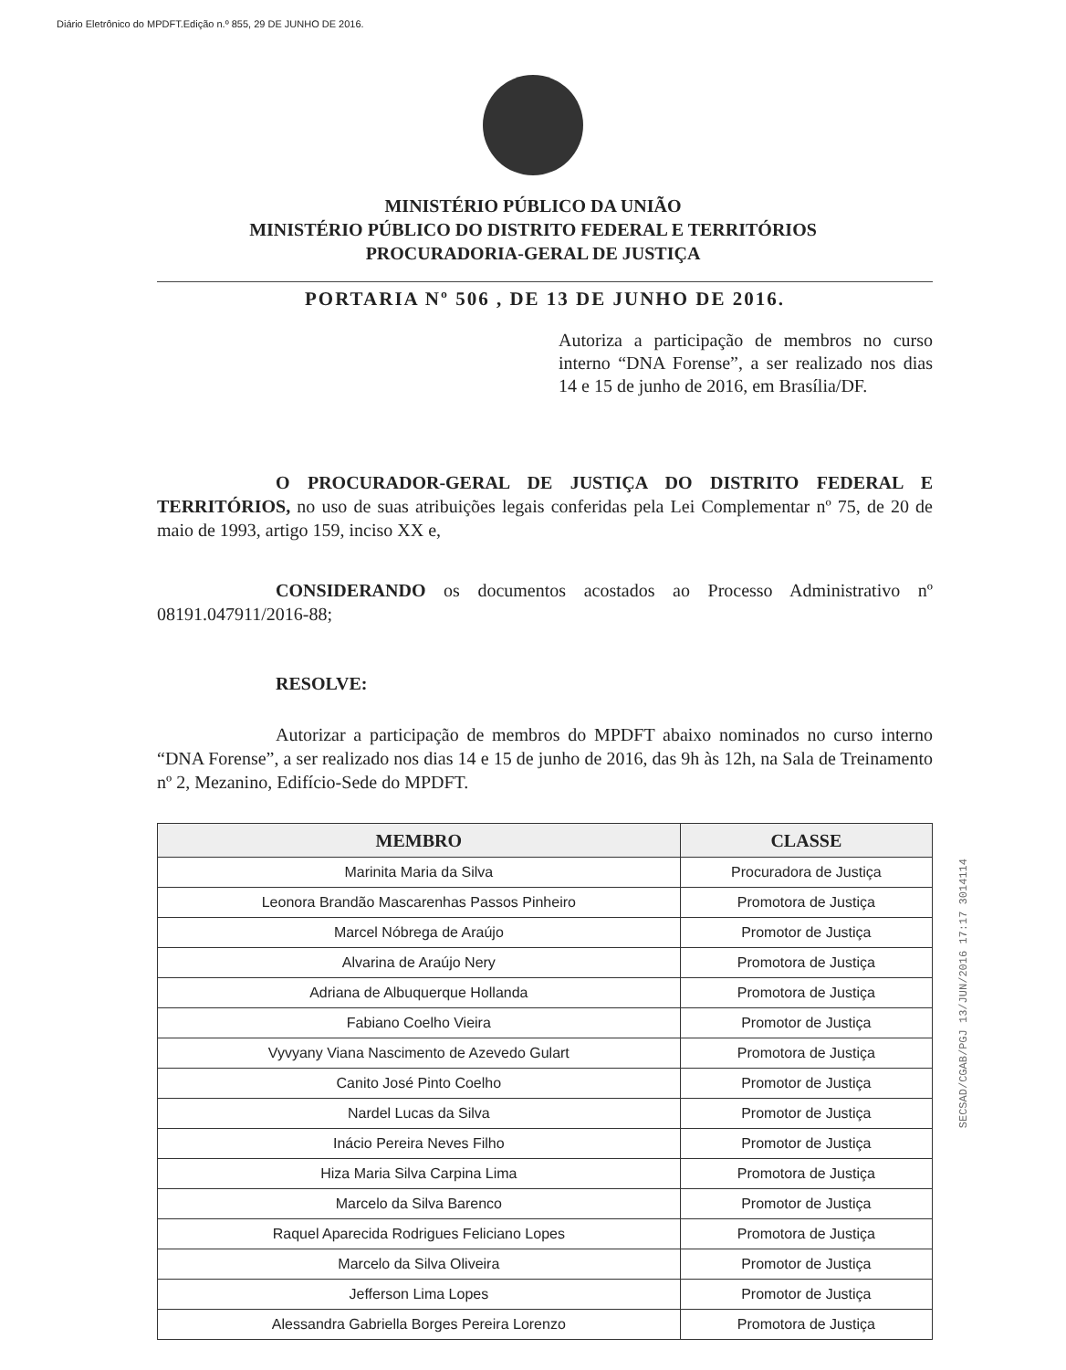Diário Eletrônico do MPDFT.Edição n.º 855, 29 DE JUNHO DE 2016.
MINISTÉRIO PÚBLICO DA UNIÃO
MINISTÉRIO PÚBLICO DO DISTRITO FEDERAL E TERRITÓRIOS
PROCURADORIA-GERAL DE JUSTIÇA
PORTARIA Nº 506 , DE 13 DE JUNHO DE 2016.
Autoriza a participação de membros no curso interno “DNA Forense”, a ser realizado nos dias 14 e 15 de junho de 2016, em Brasília/DF.
O PROCURADOR-GERAL DE JUSTIÇA DO DISTRITO FEDERAL E TERRITÓRIOS, no uso de suas atribuições legais conferidas pela Lei Complementar nº 75, de 20 de maio de 1993, artigo 159, inciso XX e,
CONSIDERANDO os documentos acostados ao Processo Administrativo nº 08191.047911/2016-88;
RESOLVE:
Autorizar a participação de membros do MPDFT abaixo nominados no curso interno “DNA Forense”, a ser realizado nos dias 14 e 15 de junho de 2016, das 9h às 12h, na Sala de Treinamento nº 2, Mezanino, Edifício-Sede do MPDFT.
| MEMBRO | CLASSE |
| --- | --- |
| Marinita Maria da Silva | Procuradora de Justiça |
| Leonora Brandão Mascarenhas Passos Pinheiro | Promotora de Justiça |
| Marcel Nóbrega de Araújo | Promotor de Justiça |
| Alvarina de Araújo Nery | Promotora de Justiça |
| Adriana de Albuquerque Hollanda | Promotora de Justiça |
| Fabiano Coelho Vieira | Promotor de Justiça |
| Vyvyany Viana Nascimento de Azevedo Gulart | Promotora de Justiça |
| Canito José Pinto Coelho | Promotor de Justiça |
| Nardel Lucas da Silva | Promotor de Justiça |
| Inácio Pereira Neves Filho | Promotor de Justiça |
| Hiza Maria Silva Carpina Lima | Promotora de Justiça |
| Marcelo da Silva Barenco | Promotor de Justiça |
| Raquel Aparecida Rodrigues Feliciano Lopes | Promotora de Justiça |
| Marcelo da Silva Oliveira | Promotor de Justiça |
| Jefferson Lima Lopes | Promotor de Justiça |
| Alessandra Gabriella Borges Pereira Lorenzo | Promotora de Justiça |
SECSAD/CGAB/PGJ 13/JUN/2016 17:17 3014114